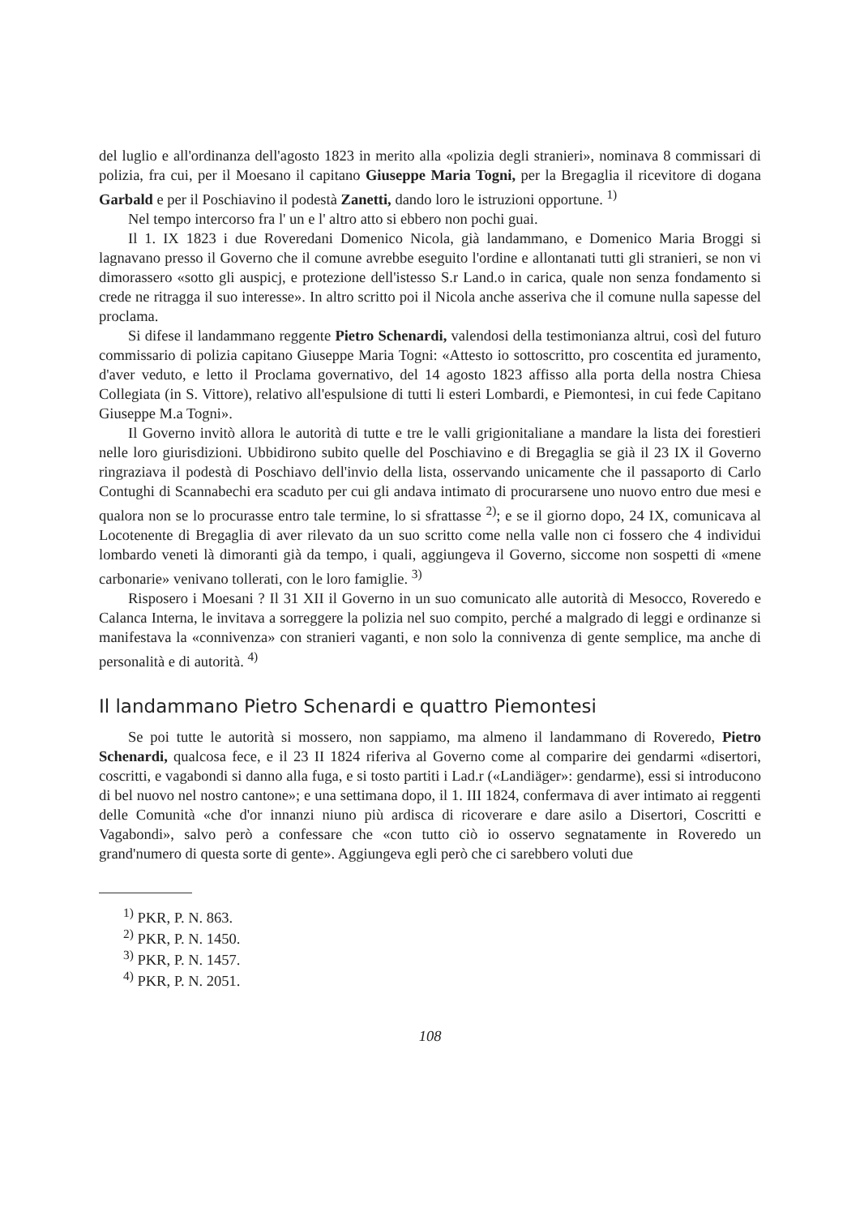del luglio e all'ordinanza dell'agosto 1823 in merito alla «polizia degli stranieri», nominava 8 commissari di polizia, fra cui, per il Moesano il capitano Giuseppe Maria Togni, per la Bregaglia il ricevitore di dogana Garbald e per il Poschiavino il podestà Zanetti, dando loro le istruzioni opportune. <sup>1)</sup>
Nel tempo intercorso fra l' un e l' altro atto si ebbero non pochi guai.
Il 1. IX 1823 i due Roveredani Domenico Nicola, già landammano, e Domenico Maria Broggi si lagnavano presso il Governo che il comune avrebbe eseguito l'ordine e allontanati tutti gli stranieri, se non vi dimorassero «sotto gli auspicj, e protezione dell'istesso S.r Land.o in carica, quale non senza fondamento si crede ne ritragga il suo interesse». In altro scritto poi il Nicola anche asseriva che il comune nulla sapesse del proclama.
Si difese il landammano reggente Pietro Schenardi, valendosi della testimonianza altrui, così del futuro commissario di polizia capitano Giuseppe Maria Togni: «Attesto io sottoscritto, pro coscentita ed juramento, d'aver veduto, e letto il Proclama governativo, del 14 agosto 1823 affisso alla porta della nostra Chiesa Collegiata (in S. Vittore), relativo all'espulsione di tutti li esteri Lombardi, e Piemontesi, in cui fede Capitano Giuseppe M.a Togni».
Il Governo invitò allora le autorità di tutte e tre le valli grigionitaliane a mandare la lista dei forestieri nelle loro giurisdizioni. Ubbidirono subito quelle del Poschiavino e di Bregaglia se già il 23 IX il Governo ringraziava il podestà di Poschiavo dell'invio della lista, osservando unicamente che il passaporto di Carlo Contughi di Scannabechi era scaduto per cui gli andava intimato di procurarsene uno nuovo entro due mesi e qualora non se lo procurasse entro tale termine, lo si sfrattasse <sup>2)</sup>; e se il giorno dopo, 24 IX, comunicava al Locotenente di Bregaglia di aver rilevato da un suo scritto come nella valle non ci fossero che 4 individui lombardo veneti là dimoranti già da tempo, i quali, aggiungeva il Governo, siccome non sospetti di «mene carbonarie» venivano tollerati, con le loro famiglie. <sup>3)</sup>
Risposero i Moesani ? Il 31 XII il Governo in un suo comunicato alle autorità di Mesocco, Roveredo e Calanca Interna, le invitava a sorreggere la polizia nel suo compito, perché a malgrado di leggi e ordinanze si manifestava la «connivenza» con stranieri vaganti, e non solo la connivenza di gente semplice, ma anche di personalità e di autorità. <sup>4)</sup>
Il landammano Pietro Schenardi e quattro Piemontesi
Se poi tutte le autorità si mossero, non sappiamo, ma almeno il landammano di Roveredo, Pietro Schenardi, qualcosa fece, e il 23 II 1824 riferiva al Governo come al comparire dei gendarmi «disertori, coscritti, e vagabondi si danno alla fuga, e si tosto partiti i Lad.r («Landiäger»: gendarme), essi si introducono di bel nuovo nel nostro cantone»; e una settimana dopo, il 1. III 1824, confermava di aver intimato ai reggenti delle Comunità «che d'or innanzi niuno più ardisca di ricoverare e dare asilo a Disertori, Coscritti e Vagabondi», salvo però a confessare che «con tutto ciò io osservo segnatamente in Roveredo un grand'numero di questa sorte di gente». Aggiungeva egli però che ci sarebbero voluti due
<sup>1)</sup> PKR, P. N. 863.
<sup>2)</sup> PKR, P. N. 1450.
<sup>3)</sup> PKR, P. N. 1457.
<sup>4)</sup> PKR, P. N. 2051.
108